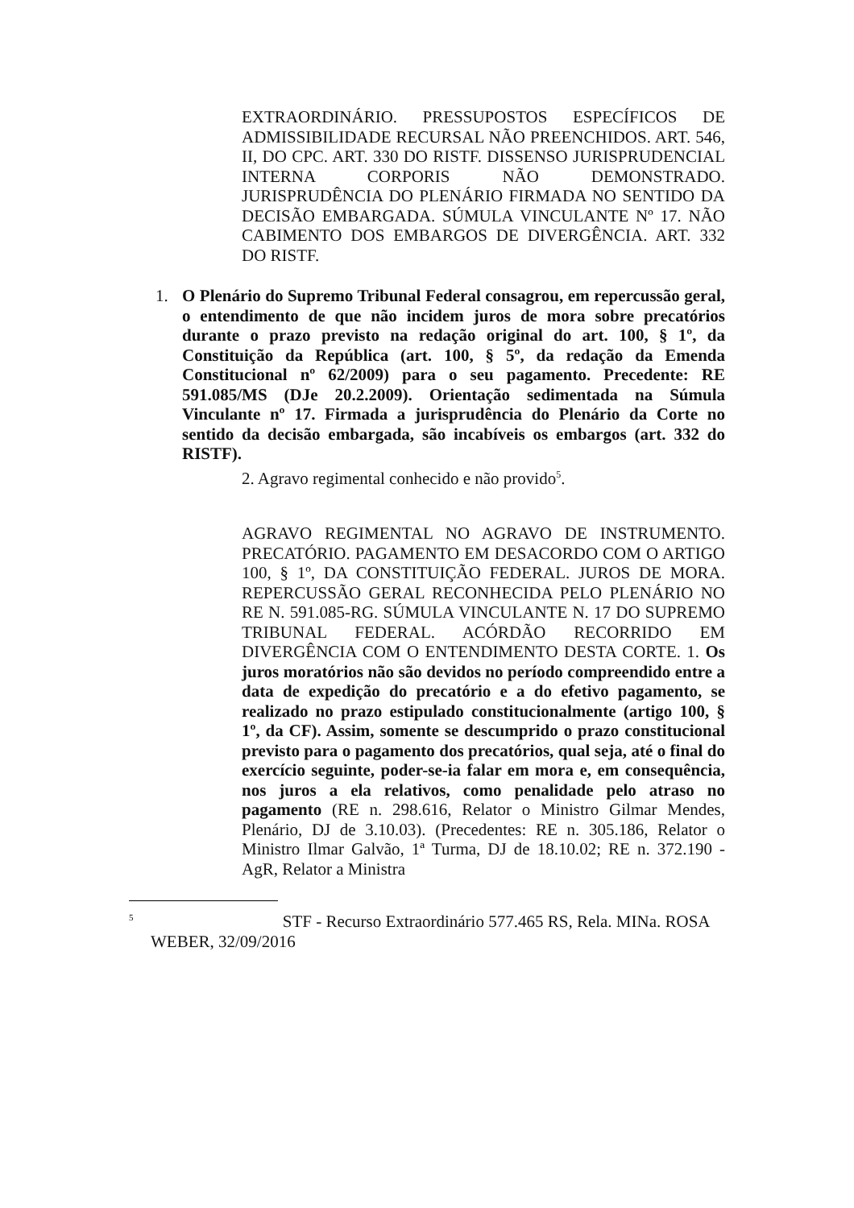EXTRAORDINÁRIO. PRESSUPOSTOS ESPECÍFICOS DE ADMISSIBILIDADE RECURSAL NÃO PREENCHIDOS. ART. 546, II, DO CPC. ART. 330 DO RISTF. DISSENSO JURISPRUDENCIAL INTERNA CORPORIS NÃO DEMONSTRADO. JURISPRUDÊNCIA DO PLENÁRIO FIRMADA NO SENTIDO DA DECISÃO EMBARGADA. SÚMULA VINCULANTE Nº 17. NÃO CABIMENTO DOS EMBARGOS DE DIVERGÊNCIA. ART. 332 DO RISTF.
1. O Plenário do Supremo Tribunal Federal consagrou, em repercussão geral, o entendimento de que não incidem juros de mora sobre precatórios durante o prazo previsto na redação original do art. 100, § 1º, da Constituição da República (art. 100, § 5º, da redação da Emenda Constitucional nº 62/2009) para o seu pagamento. Precedente: RE 591.085/MS (DJe 20.2.2009). Orientação sedimentada na Súmula Vinculante nº 17. Firmada a jurisprudência do Plenário da Corte no sentido da decisão embargada, são incabíveis os embargos (art. 332 do RISTF).
2. Agravo regimental conhecido e não provido<sup>5</sup>.
AGRAVO REGIMENTAL NO AGRAVO DE INSTRUMENTO. PRECATÓRIO. PAGAMENTO EM DESACORDO COM O ARTIGO 100, § 1º, DA CONSTITUIÇÃO FEDERAL. JUROS DE MORA. REPERCUSSÃO GERAL RECONHECIDA PELO PLENÁRIO NO RE N. 591.085-RG. SÚMULA VINCULANTE N. 17 DO SUPREMO TRIBUNAL FEDERAL. ACÓRDÃO RECORRIDO EM DIVERGÊNCIA COM O ENTENDIMENTO DESTA CORTE. 1. Os juros moratórios não são devidos no período compreendido entre a data de expedição do precatório e a do efetivo pagamento, se realizado no prazo estipulado constitucionalmente (artigo 100, § 1º, da CF). Assim, somente se descumprido o prazo constitucional previsto para o pagamento dos precatórios, qual seja, até o final do exercício seguinte, poder-se-ia falar em mora e, em consequência, nos juros a ela relativos, como penalidade pelo atraso no pagamento (RE n. 298.616, Relator o Ministro Gilmar Mendes, Plenário, DJ de 3.10.03). (Precedentes: RE n. 305.186, Relator o Ministro Ilmar Galvão, 1ª Turma, DJ de 18.10.02; RE n. 372.190 - AgR, Relator a Ministra
<sup>5</sup> STF - Recurso Extraordinário 577.465 RS, Rela. MINa. ROSA
WEBER, 32/09/2016